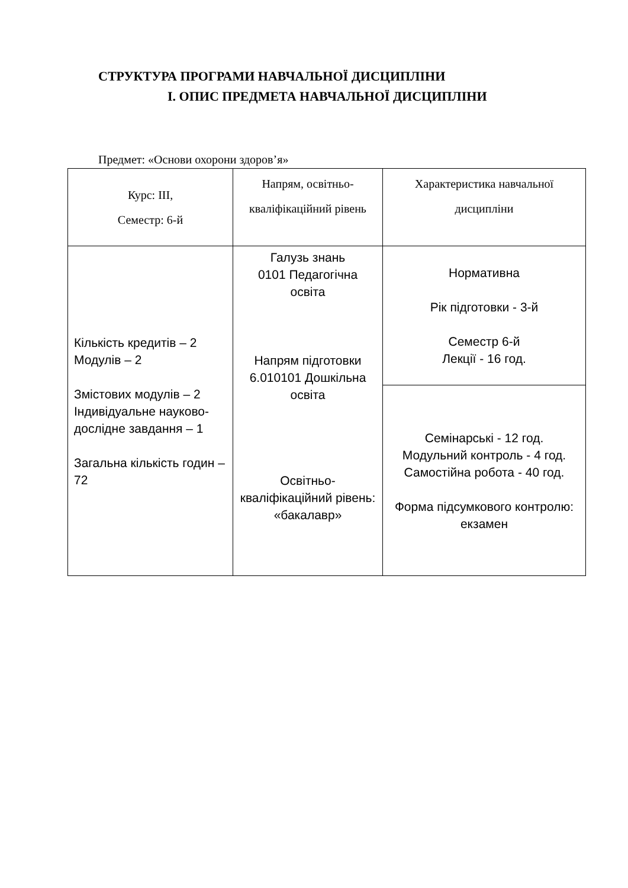СТРУКТУРА ПРОГРАМИ НАВЧАЛЬНОЇ ДИСЦИПЛІНИ
I. ОПИС ПРЕДМЕТА НАВЧАЛЬНОЇ ДИСЦИПЛІНИ
Предмет: «Основи охорони здоров’я»
| Курс: ІІІ, Семестр: 6-й | Напрям, освітньо-кваліфікаційний рівень | Характеристика навчальної дисципліни |
| Кількість кредитів – 2 Модулів – 2 Змістових модулів – 2 Індивідуальне науково-дослідне завдання – 1 Загальна кількість годин – 72 | Галузь знань 0101 Педагогічна освіта Напрям підготовки 6.010101 Дошкільна освіта Освітньо-кваліфікаційний рівень: «бакалавр» | Нормативна Рік підготовки - 3-й Семестр 6-й Лекції - 16 год. |
| | | Семінарські - 12 год. Модульний контроль - 4 год. Самостійна робота - 40 год. Форма підсумкового контролю: екзамен |